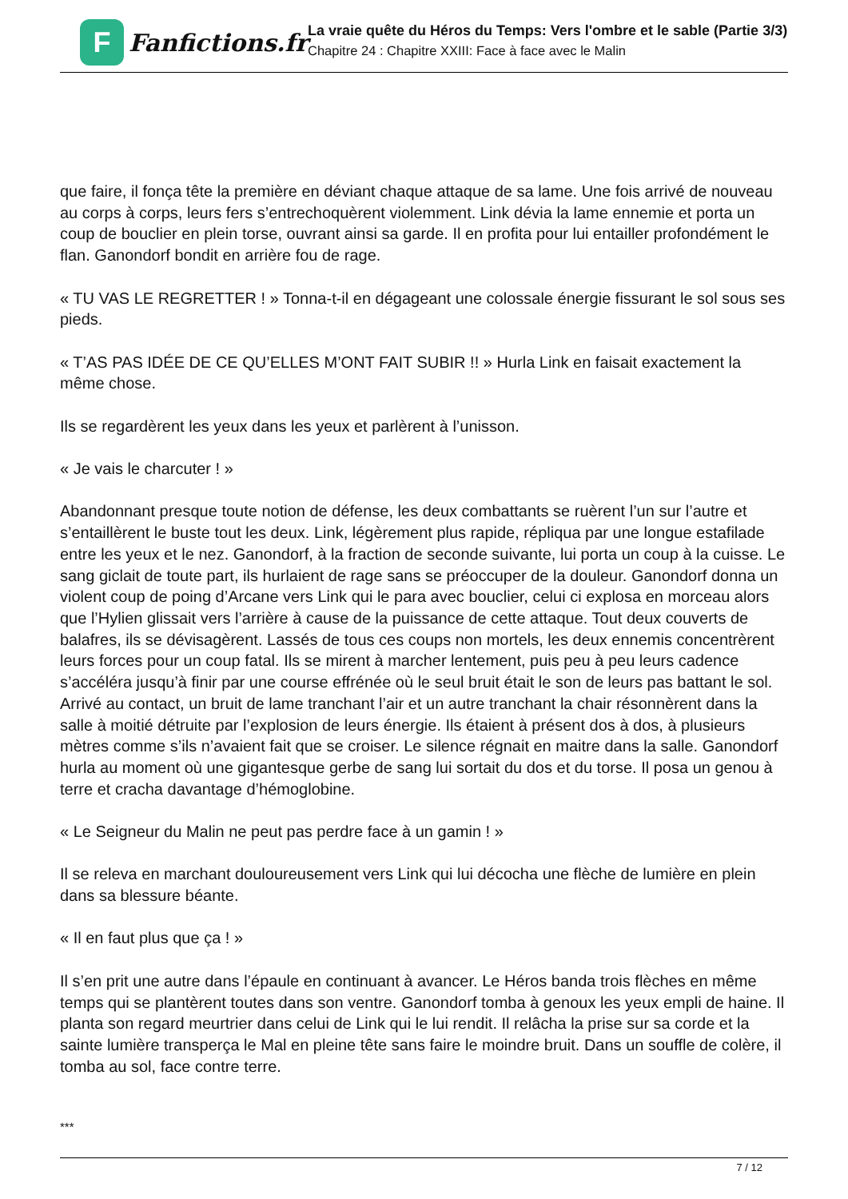F
Fanfictions.fr
La vraie quête du Héros du Temps: Vers l'ombre et le sable (Partie 3/3)
Chapitre 24 : Chapitre XXIII: Face à face avec le Malin
que faire, il fonça tête la première en déviant chaque attaque de sa lame. Une fois arrivé de nouveau au corps à corps, leurs fers s’entrechoquèrent violemment. Link dévia la lame ennemie et porta un coup de bouclier en plein torse, ouvrant ainsi sa garde. Il en profita pour lui entailler profondément le flan. Ganondorf bondit en arrière fou de rage.
« TU VAS LE REGRETTER ! » Tonna-t-il en dégageant une colossale énergie fissurant le sol sous ses pieds.
« T’AS PAS IDÉE DE CE QU’ELLES M’ONT FAIT SUBIR !! » Hurla Link en faisait exactement la même chose.
Ils se regardèrent les yeux dans les yeux et parlèrent à l’unisson.
« Je vais le charcuter ! »
Abandonnant presque toute notion de défense, les deux combattants se ruèrent l’un sur l’autre et s’entaillèrent le buste tout les deux. Link, légèrement plus rapide, répliqua par une longue estafilade entre les yeux et le nez. Ganondorf, à la fraction de seconde suivante, lui porta un coup à la cuisse. Le sang giclait de toute part, ils hurlaient de rage sans se préoccuper de la douleur. Ganondorf donna un violent coup de poing d’Arcane vers Link qui le para avec bouclier, celui ci explosa en morceau alors que l’Hylien glissait vers l’arrière à cause de la puissance de cette attaque. Tout deux couverts de balafres, ils se dévisagèrent. Lassés de tous ces coups non mortels, les deux ennemis concentrèrent leurs forces pour un coup fatal. Ils se mirent à marcher lentement, puis peu à peu leurs cadence s’accéléra jusqu’à finir par une course effrénée où le seul bruit était le son de leurs pas battant le sol. Arrivé au contact, un bruit de lame tranchant l’air et un autre tranchant la chair résonnèrent dans la salle à moitié détruite par l’explosion de leurs énergie. Ils étaient à présent dos à dos, à plusieurs mètres comme s’ils n’avaient fait que se croiser. Le silence régnait en maitre dans la salle. Ganondorf hurla au moment où une gigantesque gerbe de sang lui sortait du dos et du torse. Il posa un genou à terre et cracha davantage d’hémoglobine.
« Le Seigneur du Malin ne peut pas perdre face à un gamin ! »
Il se releva en marchant douloureusement vers Link qui lui décocha une flèche de lumière en plein dans sa blessure béante.
« Il en faut plus que ça ! »
Il s’en prit une autre dans l’épaule en continuant à avancer. Le Héros banda trois flèches en même temps qui se plantèrent toutes dans son ventre. Ganondorf tomba à genoux les yeux empli de haine. Il planta son regard meurtrier dans celui de Link qui le lui rendit. Il relâcha la prise sur sa corde et la sainte lumière transperça le Mal en pleine tête sans faire le moindre bruit. Dans un souffle de colère, il tomba au sol, face contre terre.
***
7 / 12